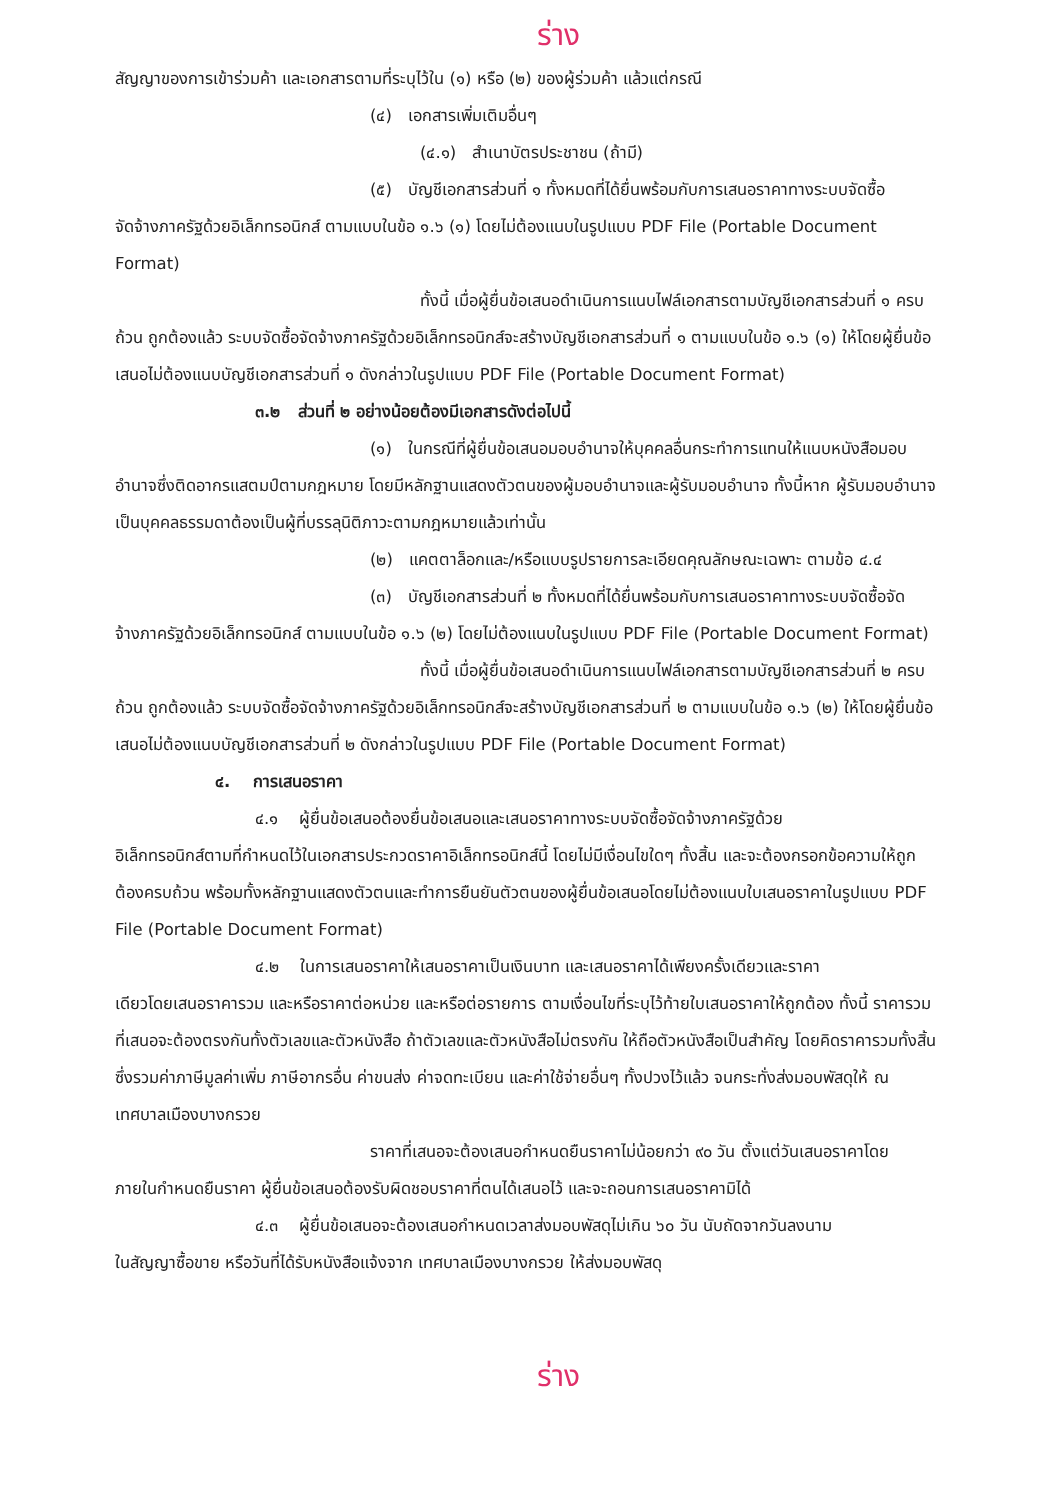ร่าง
สัญญาของการเข้าร่วมค้า และเอกสารตามที่ระบุไว้ใน (๑) หรือ (๒) ของผู้ร่วมค้า แล้วแต่กรณี
(๔) เอกสารเพิ่มเติมอื่นๆ
(๔.๑) สำเนาบัตรประชาชน (ถ้ามี)
(๕) บัญชีเอกสารส่วนที่ ๑ ทั้งหมดที่ได้ยื่นพร้อมกับการเสนอราคาทางระบบจัดซื้อ
จัดจ้างภาครัฐด้วยอิเล็กทรอนิกส์ ตามแบบในข้อ ๑.๖ (๑) โดยไม่ต้องแนบในรูปแบบ PDF File (Portable Document Format)
ทั้งนี้ เมื่อผู้ยื่นข้อเสนอดำเนินการแนบไฟล์เอกสารตามบัญชีเอกสารส่วนที่ ๑ ครบ
ถ้วน ถูกต้องแล้ว ระบบจัดซื้อจัดจ้างภาครัฐด้วยอิเล็กทรอนิกส์จะสร้างบัญชีเอกสารส่วนที่ ๑ ตามแบบในข้อ ๑.๖ (๑) ให้โดยผู้ยื่นข้อเสนอไม่ต้องแนบบัญชีเอกสารส่วนที่ ๑ ดังกล่าวในรูปแบบ PDF File (Portable Document Format)
๓.๒ ส่วนที่ ๒ อย่างน้อยต้องมีเอกสารดังต่อไปนี้
(๑) ในกรณีที่ผู้ยื่นข้อเสนอมอบอำนาจให้บุคคลอื่นกระทำการแทนให้แนบหนังสือมอบ
อำนาจซึ่งติดอากรแสตมป์ตามกฎหมาย โดยมีหลักฐานแสดงตัวตนของผู้มอบอำนาจและผู้รับมอบอำนาจ ทั้งนี้หาก ผู้รับมอบอำนาจเป็นบุคคลธรรมดาต้องเป็นผู้ที่บรรลุนิติภาวะตามกฎหมายแล้วเท่านั้น
(๒) แคตตาล็อกและ/หรือแบบรูปรายการละเอียดคุณลักษณะเฉพาะ ตามข้อ ๔.๔
(๓) บัญชีเอกสารส่วนที่ ๒ ทั้งหมดที่ได้ยื่นพร้อมกับการเสนอราคาทางระบบจัดซื้อจัด
จ้างภาครัฐด้วยอิเล็กทรอนิกส์ ตามแบบในข้อ ๑.๖ (๒) โดยไม่ต้องแนบในรูปแบบ PDF File (Portable Document Format)
ทั้งนี้ เมื่อผู้ยื่นข้อเสนอดำเนินการแนบไฟล์เอกสารตามบัญชีเอกสารส่วนที่ ๒ ครบ
ถ้วน ถูกต้องแล้ว ระบบจัดซื้อจัดจ้างภาครัฐด้วยอิเล็กทรอนิกส์จะสร้างบัญชีเอกสารส่วนที่ ๒ ตามแบบในข้อ ๑.๖ (๒) ให้โดยผู้ยื่นข้อเสนอไม่ต้องแนบบัญชีเอกสารส่วนที่ ๒ ดังกล่าวในรูปแบบ PDF File (Portable Document Format)
๔. การเสนอราคา
๔.๑ ผู้ยื่นข้อเสนอต้องยื่นข้อเสนอและเสนอราคาทางระบบจัดซื้อจัดจ้างภาครัฐด้วย
อิเล็กทรอนิกส์ตามที่กำหนดไว้ในเอกสารประกวดราคาอิเล็กทรอนิกส์นี้ โดยไม่มีเงื่อนไขใดๆ ทั้งสิ้น และจะต้องกรอกข้อความให้ถูกต้องครบถ้วน พร้อมทั้งหลักฐานแสดงตัวตนและทำการยืนยันตัวตนของผู้ยื่นข้อเสนอโดยไม่ต้องแนบใบเสนอราคาในรูปแบบ PDF File (Portable Document Format)
๔.๒ ในการเสนอราคาให้เสนอราคาเป็นเงินบาท และเสนอราคาได้เพียงครั้งเดียวและราคา
เดียวโดยเสนอราคารวม และหรือราคาต่อหน่วย และหรือต่อรายการ ตามเงื่อนไขที่ระบุไว้ท้ายใบเสนอราคาให้ถูกต้อง ทั้งนี้ ราคารวมที่เสนอจะต้องตรงกันทั้งตัวเลขและตัวหนังสือ ถ้าตัวเลขและตัวหนังสือไม่ตรงกัน ให้ถือตัวหนังสือเป็นสำคัญ โดยคิดราคารวมทั้งสิ้นซึ่งรวมค่าภาษีมูลค่าเพิ่ม ภาษีอากรอื่น ค่าขนส่ง ค่าจดทะเบียน และค่าใช้จ่ายอื่นๆ ทั้งปวงไว้แล้ว จนกระทั่งส่งมอบพัสดุให้ ณ เทศบาลเมืองบางกรวย
ราคาที่เสนอจะต้องเสนอกำหนดยืนราคาไม่น้อยกว่า ๙๐ วัน ตั้งแต่วันเสนอราคาโดย
ภายในกำหนดยืนราคา ผู้ยื่นข้อเสนอต้องรับผิดชอบราคาที่ตนได้เสนอไว้ และจะถอนการเสนอราคามิได้
๔.๓ ผู้ยื่นข้อเสนอจะต้องเสนอกำหนดเวลาส่งมอบพัสดุไม่เกิน ๖๐ วัน นับถัดจากวันลงนาม
ในสัญญาซื้อขาย หรือวันที่ได้รับหนังสือแจ้งจาก เทศบาลเมืองบางกรวย ให้ส่งมอบพัสดุ
ร่าง